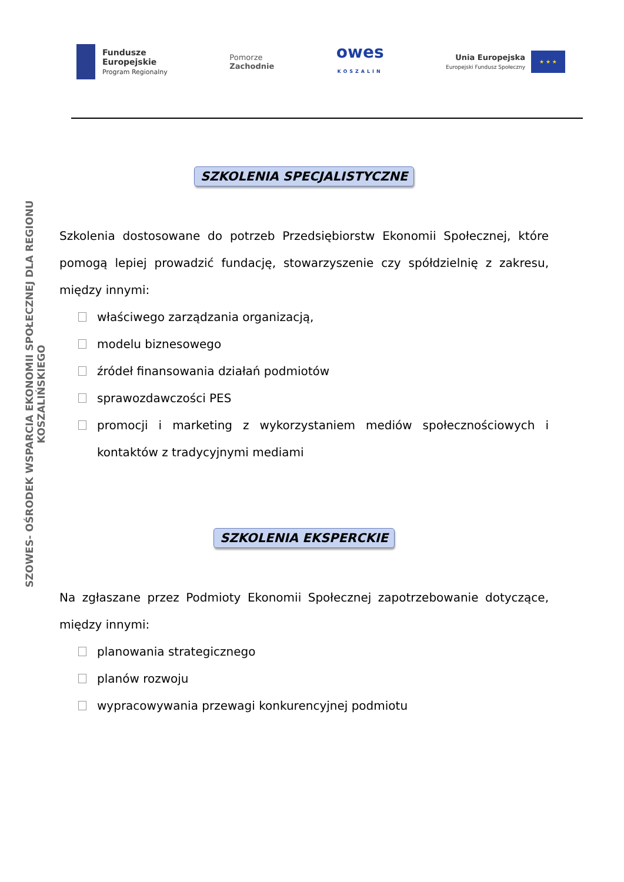Fundusze
Europejskie
Program Regionalny
Pomorze
Zachodnie
owes
KOSZALIN
Unia Europejska
Europejski Fundusz Społeczny
★ ★ ★
SZOWES- OŚRODEK WSPARCIA EKONOMII SPOŁECZNEJ DLA REGIONU KOSZALIŃSKIEGO
SZKOLENIA SPECJALISTYCZNE
Szkolenia dostosowane do potrzeb Przedsiębiorstw Ekonomii Społecznej, które pomogą lepiej prowadzić fundację, stowarzyszenie czy spółdzielnię z zakresu, między innymi:
właściwego zarządzania organizacją,
modelu biznesowego
źródeł finansowania działań podmiotów
sprawozdawczości PES
promocji i marketing z wykorzystaniem mediów społecznościowych i kontaktów z tradycyjnymi mediami
SZKOLENIA EKSPERCKIE
Na zgłaszane przez Podmioty Ekonomii Społecznej zapotrzebowanie dotyczące, między innymi:
planowania strategicznego
planów rozwoju
wypracowywania przewagi konkurencyjnej podmiotu